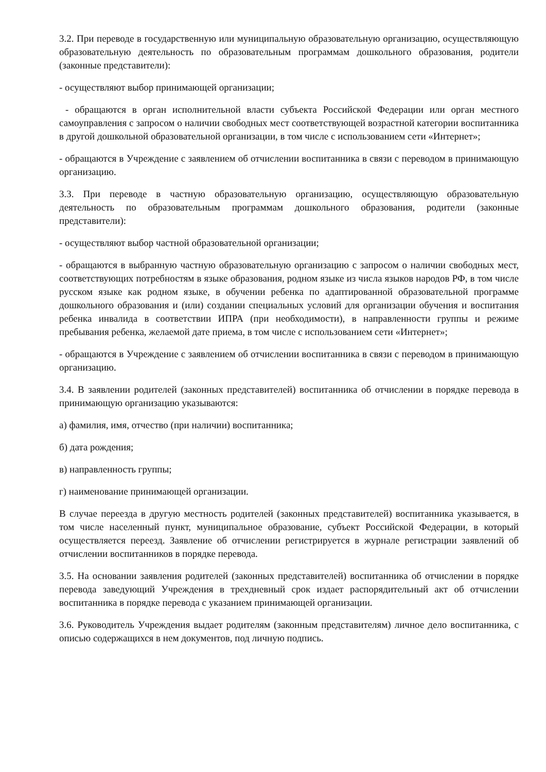3.2. При переводе в государственную или муниципальную образовательную организацию, осуществляющую образовательную деятельность по образовательным программам дошкольного образования, родители (законные представители):
- осуществляют выбор принимающей организации;
- обращаются в орган исполнительной власти субъекта Российской Федерации или орган местного самоуправления с запросом о наличии свободных мест соответствующей возрастной категории воспитанника в другой дошкольной образовательной организации, в том числе с использованием сети «Интернет»;
- обращаются в Учреждение с заявлением об отчислении воспитанника в связи с переводом в принимающую организацию.
3.3. При переводе в частную образовательную организацию, осуществляющую образовательную деятельность по образовательным программам дошкольного образования, родители (законные представители):
- осуществляют выбор частной образовательной организации;
- обращаются в выбранную частную образовательную организацию с запросом о наличии свободных мест, соответствующих потребностям в языке образования, родном языке из числа языков народов РФ, в том числе русском языке как родном языке, в обучении ребенка по адаптированной образовательной программе дошкольного образования и (или) создании специальных условий для организации обучения и воспитания ребенка инвалида в соответствии ИПРА (при необходимости), в направленности группы и режиме пребывания ребенка, желаемой дате приема, в том числе с использованием сети «Интернет»;
- обращаются в Учреждение с заявлением об отчислении воспитанника в связи с переводом в принимающую организацию.
3.4. В заявлении родителей (законных представителей) воспитанника об отчислении в порядке перевода в принимающую организацию указываются:
а) фамилия, имя, отчество (при наличии) воспитанника;
б) дата рождения;
в) направленность группы;
г) наименование принимающей организации.
В случае переезда в другую местность родителей (законных представителей) воспитанника указывается, в том числе населенный пункт, муниципальное образование, субъект Российской Федерации, в который осуществляется переезд. Заявление об отчислении регистрируется в журнале регистрации заявлений об отчислении воспитанников в порядке перевода.
3.5. На основании заявления родителей (законных представителей) воспитанника об отчислении в порядке перевода заведующий Учреждения в трехдневный срок издает распорядительный акт об отчислении воспитанника в порядке перевода с указанием принимающей организации.
3.6. Руководитель Учреждения выдает родителям (законным представителям) личное дело воспитанника, с описью содержащихся в нем документов, под личную подпись.